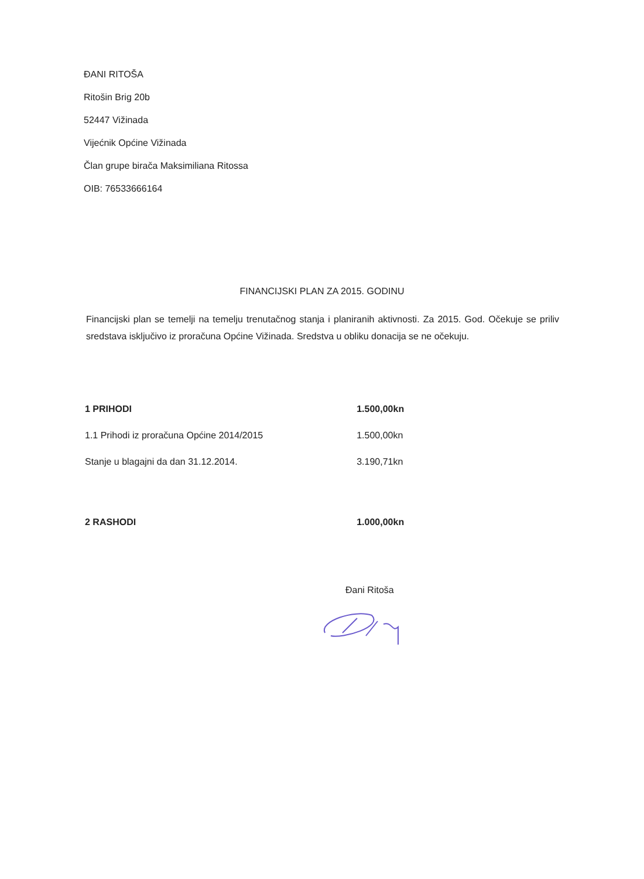ĐANI RITOŠA
Ritošin Brig 20b
52447 Vižinada
Vijećnik Općine Vižinada
Član grupe birača Maksimiliana Ritossa
OIB: 76533666164
FINANCIJSKI PLAN ZA 2015. GODINU
Financijski plan se temelji na temelju trenutačnog stanja i planiranih aktivnosti. Za 2015. God. Očekuje se priliv sredstava isključivo iz proračuna Općine Vižinada. Sredstva u obliku donacija se ne očekuju.
| 1 PRIHODI | 1.500,00kn |
| 1.1 Prihodi iz proračuna Općine 2014/2015 | 1.500,00kn |
| Stanje u blagajni da dan 31.12.2014. | 3.190,71kn |
| 2 RASHODI | 1.000,00kn |
Đani Ritoša